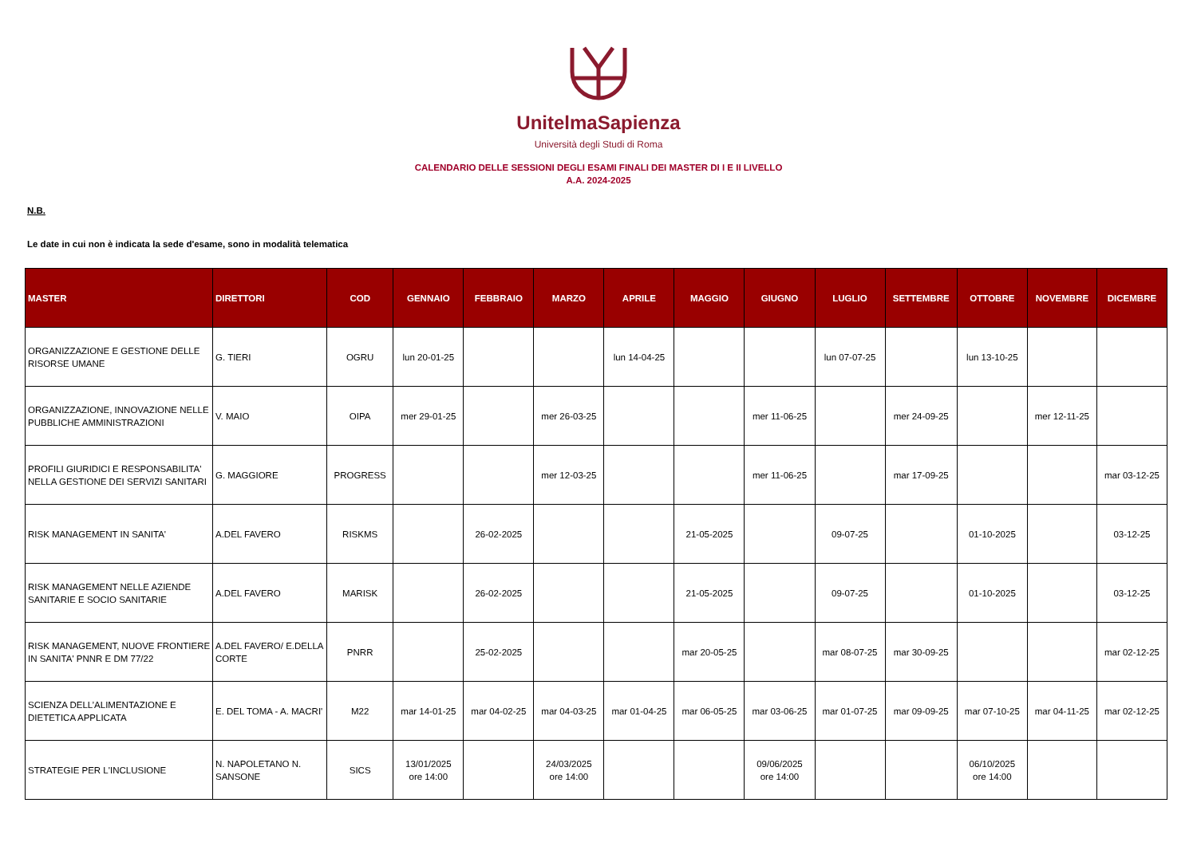UnitelmaSapienza
Università degli Studi di Roma
CALENDARIO DELLE SESSIONI DEGLI ESAMI FINALI DEI MASTER DI I E II LIVELLO
A.A. 2024-2025
N.B.
Le date in cui non è indicata la sede d'esame, sono in modalità telematica
| MASTER | DIRETTORI | COD | GENNAIO | FEBBRAIO | MARZO | APRILE | MAGGIO | GIUGNO | LUGLIO | SETTEMBRE | OTTOBRE | NOVEMBRE | DICEMBRE |
| --- | --- | --- | --- | --- | --- | --- | --- | --- | --- | --- | --- | --- | --- |
| ORGANIZZAZIONE E GESTIONE DELLE RISORSE UMANE | G. TIERI | OGRU | lun 20-01-25 | | | lun 14-04-25 | | | lun 07-07-25 | | lun 13-10-25 | | |
| ORGANIZZAZIONE, INNOVAZIONE NELLE PUBBLICHE AMMINISTRAZIONI | V. MAIO | OIPA | mer 29-01-25 | | mer 26-03-25 | | | mer 11-06-25 | | mer 24-09-25 | | mer 12-11-25 | |
| PROFILI GIURIDICI E RESPONSABILITA' NELLA GESTIONE DEI SERVIZI SANITARI | G. MAGGIORE | PROGRESS | | | mer 12-03-25 | | | mer 11-06-25 | | mar 17-09-25 | | | mar 03-12-25 |
| RISK MANAGEMENT IN SANITA' | A.DEL FAVERO | RISKMS | | 26-02-2025 | | | 21-05-2025 | | 09-07-25 | | 01-10-2025 | | 03-12-25 |
| RISK MANAGEMENT NELLE AZIENDE SANITARIE E SOCIO SANITARIE | A.DEL FAVERO | MARISK | | 26-02-2025 | | | 21-05-2025 | | 09-07-25 | | 01-10-2025 | | 03-12-25 |
| RISK MANAGEMENT, NUOVE FRONTIERE IN SANITA' PNNR E DM 77/22 | A.DEL FAVERO/ E.DELLA CORTE | PNRR | | 25-02-2025 | | | mar 20-05-25 | | mar 08-07-25 | mar 30-09-25 | | | mar 02-12-25 |
| SCIENZA DELL’ALIMENTAZIONE E DIETETICA APPLICATA | E. DEL TOMA - A. MACRI' | M22 | mar 14-01-25 | mar 04-02-25 | mar 04-03-25 | mar 01-04-25 | mar 06-05-25 | mar 03-06-25 | mar 01-07-25 | mar 09-09-25 | mar 07-10-25 | mar 04-11-25 | mar 02-12-25 |
| STRATEGIE PER L'INCLUSIONE | N. NAPOLETANO N. SANSONE | SICS | 13/01/2025 ore 14:00 | | 24/03/2025 ore 14:00 | | | 09/06/2025 ore 14:00 | | | 06/10/2025 ore 14:00 | | |